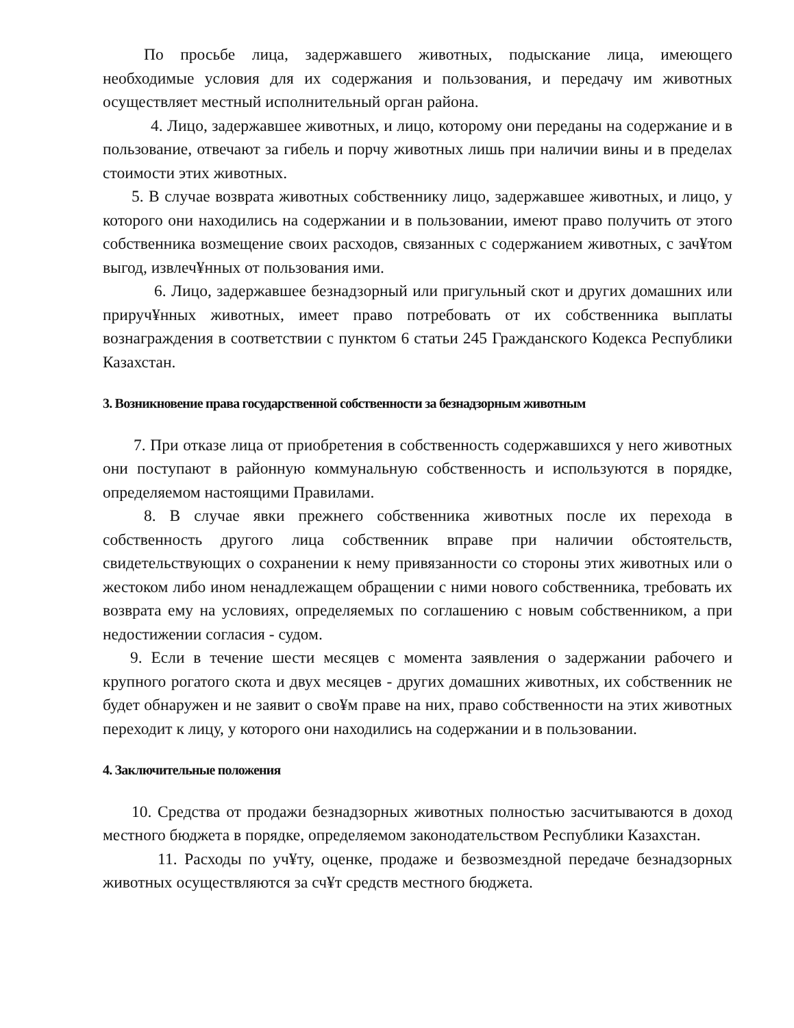По просьбе лица, задержавшего животных, подыскание лица, имеющего необходимые условия для их содержания и пользования, и передачу им животных осуществляет местный исполнительный орган района.
4. Лицо, задержавшее животных, и лицо, которому они переданы на содержание и в пользование, отвечают за гибель и порчу животных лишь при наличии вины и в пределах стоимости этих животных.
5. В случае возврата животных собственнику лицо, задержавшее животных, и лицо, у которого они находились на содержании и в пользовании, имеют право получить от этого собственника возмещение своих расходов, связанных с содержанием животных, с зач¥том выгод, извлеч¥нных от пользования ими.
6. Лицо, задержавшее безнадзорный или пригульный скот и других домашних или прируч¥нных животных, имеет право потребовать от их собственника выплаты вознаграждения в соответствии с пунктом 6 статьи 245 Гражданского Кодекса Республики Казахстан.
3. Возникновение права государственной собственности за безнадзорным животным
7. При отказе лица от приобретения в собственность содержавшихся у него животных они поступают в районную коммунальную собственность и используются в порядке, определяемом настоящими Правилами.
8. В случае явки прежнего собственника животных после их перехода в собственность другого лица собственник вправе при наличии обстоятельств, свидетельствующих о сохранении к нему привязанности со стороны этих животных или о жестоком либо ином ненадлежащем обращении с ними нового собственника, требовать их возврата ему на условиях, определяемых по соглашению с новым собственником, а при недостижении согласия - судом.
9. Если в течение шести месяцев с момента заявления о задержании рабочего и крупного рогатого скота и двух месяцев - других домашних животных, их собственник не будет обнаружен и не заявит о сво¥м праве на них, право собственности на этих животных переходит к лицу, у которого они находились на содержании и в пользовании.
4. Заключительные положения
10. Средства от продажи безнадзорных животных полностью засчитываются в доход местного бюджета в порядке, определяемом законодательством Республики Казахстан.
11. Расходы по уч¥ту, оценке, продаже и безвозмездной передаче безнадзорных животных осуществляются за сч¥т средств местного бюджета.